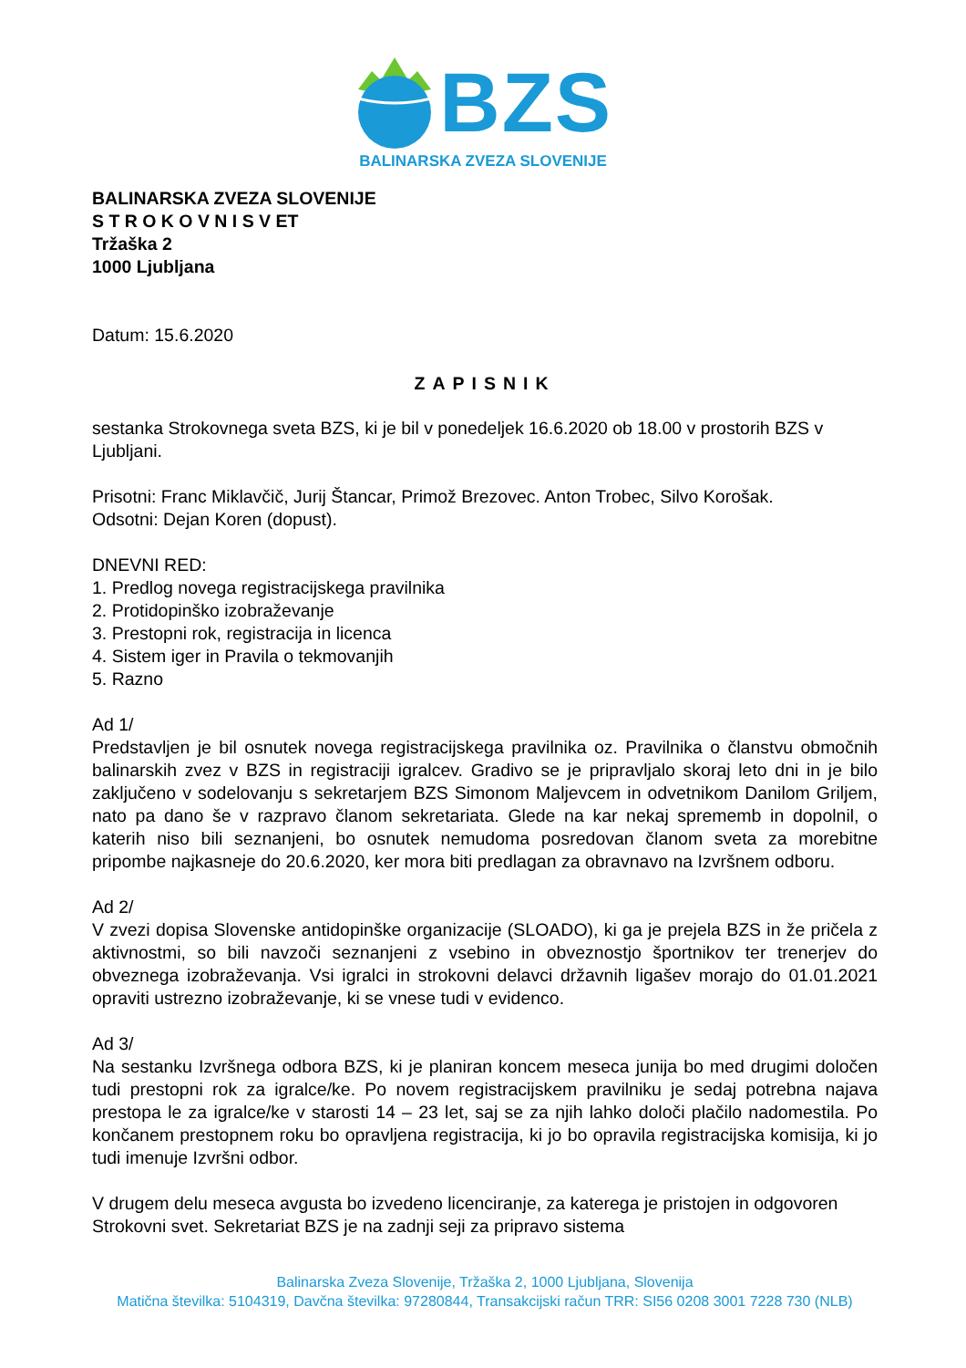BZS
BALINARSKA ZVEZA SLOVENIJE
BALINARSKA ZVEZA SLOVENIJE
S T R O K O V N I S V ET
Tržaška 2
1000 Ljubljana
Datum: 15.6.2020
ZAPISNIK
sestanka Strokovnega sveta BZS, ki je bil v ponedeljek 16.6.2020 ob 18.00 v prostorih BZS v Ljubljani.
Prisotni: Franc Miklavčič, Jurij Štancar, Primož Brezovec. Anton Trobec, Silvo Korošak.
Odsotni: Dejan Koren (dopust).
DNEVNI RED:
1. Predlog novega registracijskega pravilnika
2. Protidopinško izobraževanje
3. Prestopni rok, registracija in licenca
4. Sistem iger in Pravila o tekmovanjih
5. Razno
Ad 1/
Predstavljen je bil osnutek novega registracijskega pravilnika oz. Pravilnika o članstvu območnih balinarskih zvez v BZS in registraciji igralcev. Gradivo se je pripravljalo skoraj leto dni in je bilo zaključeno v sodelovanju s sekretarjem BZS Simonom Maljevcem in odvetnikom Danilom Griljem, nato pa dano še v razpravo članom sekretariata. Glede na kar nekaj sprememb in dopolnil, o katerih niso bili seznanjeni, bo osnutek nemudoma posredovan članom sveta za morebitne pripombe najkasneje do 20.6.2020, ker mora biti predlagan za obravnavo na Izvršnem odboru.
Ad 2/
V zvezi dopisa Slovenske antidopinške organizacije (SLOADO), ki ga je prejela BZS in že pričela z aktivnostmi, so bili navzoči seznanjeni z vsebino in obveznostjo športnikov ter trenerjev do obveznega izobraževanja. Vsi igralci in strokovni delavci državnih ligašev morajo do 01.01.2021 opraviti ustrezno izobraževanje, ki se vnese tudi v evidenco.
Ad 3/
Na sestanku Izvršnega odbora BZS, ki je planiran koncem meseca junija bo med drugimi določen tudi prestopni rok za igralce/ke. Po novem registracijskem pravilniku je sedaj potrebna najava prestopa le za igralce/ke v starosti 14 – 23 let, saj se za njih lahko določi plačilo nadomestila. Po končanem prestopnem roku bo opravljena registracija, ki jo bo opravila registracijska komisija, ki jo tudi imenuje Izvršni odbor.
V drugem delu meseca avgusta bo izvedeno licenciranje, za katerega je pristojen in odgovoren Strokovni svet. Sekretariat BZS je na zadnji seji za pripravo sistema
Balinarska Zveza Slovenije, Tržaška 2, 1000 Ljubljana, Slovenija
Matična številka: 5104319, Davčna številka: 97280844, Transakcijski račun TRR: SI56 0208 3001 7228 730 (NLB)